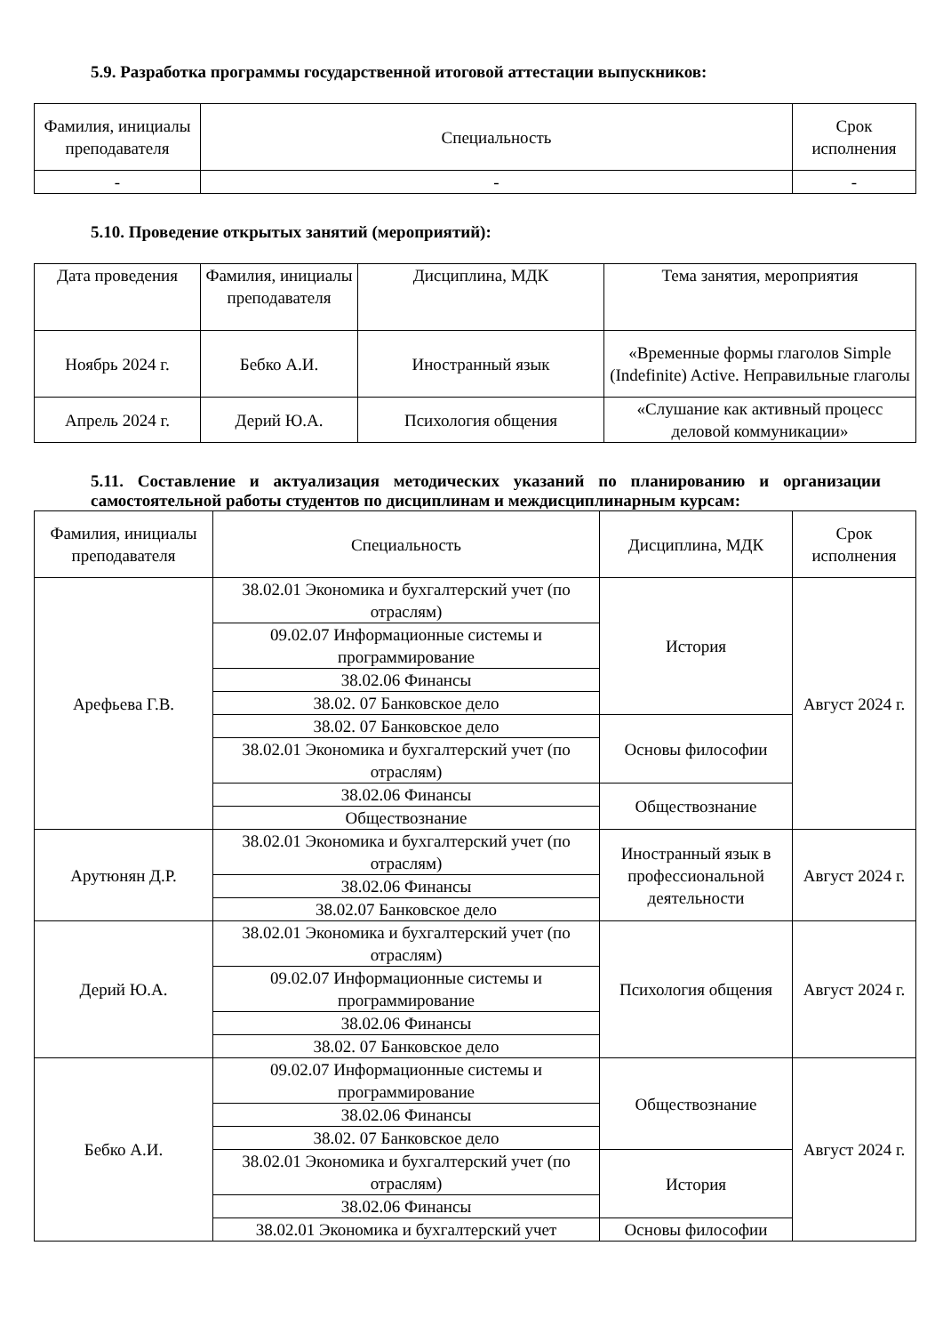5.9. Разработка программы государственной итоговой аттестации выпускников:
| Фамилия, инициалы преподавателя | Специальность | Срок исполнения |
| --- | --- | --- |
| - | - | - |
5.10. Проведение открытых занятий (мероприятий):
| Дата проведения | Фамилия, инициалы преподавателя | Дисциплина, МДК | Тема занятия, мероприятия |
| --- | --- | --- | --- |
| Ноябрь 2024 г. | Бебко А.И. | Иностранный язык | «Временные формы глаголов Simple (Indefinite) Active. Неправильные глаголы |
| Апрель 2024 г. | Дерий Ю.А. | Психология общения | «Слушание как активный процесс деловой коммуникации» |
5.11. Составление и актуализация методических указаний по планированию и организации самостоятельной работы студентов по дисциплинам и междисциплинарным курсам:
| Фамилия, инициалы преподавателя | Специальность | Дисциплина, МДК | Срок исполнения |
| --- | --- | --- | --- |
| Арефьева Г.В. | 38.02.01 Экономика и бухгалтерский учет (по отраслям) | История | Август 2024 г. |
| | 09.02.07 Информационные системы и программирование | | |
| | 38.02.06 Финансы | | |
| | 38.02. 07 Банковское дело | | |
| | 38.02. 07 Банковское дело | Основы философии | |
| | 38.02.01 Экономика и бухгалтерский учет (по отраслям) | | |
| | 38.02.06 Финансы | Обществознание | |
| | Обществознание | | |
| Арутюнян Д.Р. | 38.02.01 Экономика и бухгалтерский учет (по отраслям) | Иностранный язык в профессиональной деятельности | Август 2024 г. |
| | 38.02.06 Финансы | | |
| | 38.02.07 Банковское дело | | |
| Дерий Ю.А. | 38.02.01 Экономика и бухгалтерский учет (по отраслям) | Психология общения | Август 2024 г. |
| | 09.02.07 Информационные системы и программирование | | |
| | 38.02.06 Финансы | | |
| | 38.02. 07 Банковское дело | | |
| Бебко А.И. | 09.02.07 Информационные системы и программирование | Обществознание | Август 2024 г. |
| | 38.02.06 Финансы | | |
| | 38.02. 07 Банковское дело | | |
| | 38.02.01 Экономика и бухгалтерский учет (по отраслям) | История | |
| | 38.02.06 Финансы | | |
| | 38.02.01 Экономика и бухгалтерский учет | Основы философии | |